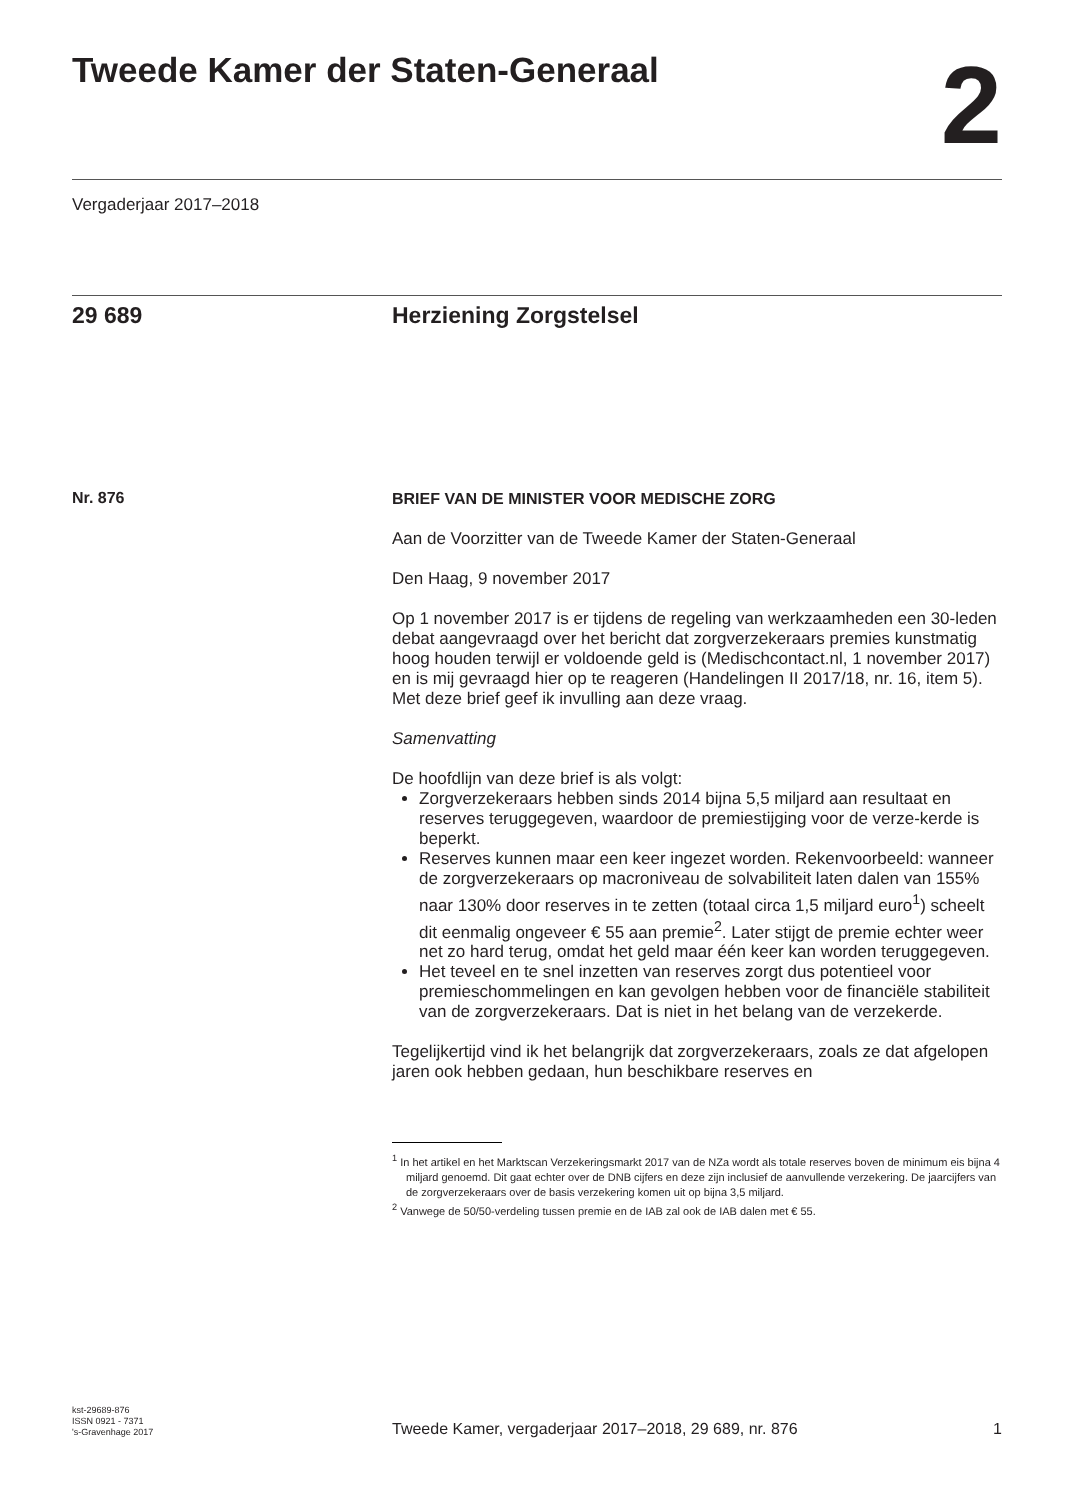Tweede Kamer der Staten-Generaal
2
Vergaderjaar 2017–2018
29 689 Herziening Zorgstelsel
Nr. 876
BRIEF VAN DE MINISTER VOOR MEDISCHE ZORG
Aan de Voorzitter van de Tweede Kamer der Staten-Generaal
Den Haag, 9 november 2017
Op 1 november 2017 is er tijdens de regeling van werkzaamheden een 30-leden debat aangevraagd over het bericht dat zorgverzekeraars premies kunstmatig hoog houden terwijl er voldoende geld is (Medischcontact.nl, 1 november 2017) en is mij gevraagd hier op te reageren (Handelingen II 2017/18, nr. 16, item 5). Met deze brief geef ik invulling aan deze vraag.
Samenvatting
De hoofdlijn van deze brief is als volgt:
Zorgverzekeraars hebben sinds 2014 bijna 5,5 miljard aan resultaat en reserves teruggegeven, waardoor de premiestijging voor de verze-kerde is beperkt.
Reserves kunnen maar een keer ingezet worden. Rekenvoorbeeld: wanneer de zorgverzekeraars op macroniveau de solvabiliteit laten dalen van 155% naar 130% door reserves in te zetten (totaal circa 1,5 miljard euro<sup>1</sup>) scheelt dit eenmalig ongeveer € 55 aan premie<sup>2</sup>. Later stijgt de premie echter weer net zo hard terug, omdat het geld maar één keer kan worden teruggegeven.
Het teveel en te snel inzetten van reserves zorgt dus potentieel voor premieschommelingen en kan gevolgen hebben voor de financiële stabiliteit van de zorgverzekeraars. Dat is niet in het belang van de verzekerde.
Tegelijkertijd vind ik het belangrijk dat zorgverzekeraars, zoals ze dat afgelopen jaren ook hebben gedaan, hun beschikbare reserves en
<sup>1</sup> In het artikel en het Marktscan Verzekeringsmarkt 2017 van de NZa wordt als totale reserves boven de minimum eis bijna 4 miljard genoemd. Dit gaat echter over de DNB cijfers en deze zijn inclusief de aanvullende verzekering. De jaarcijfers van de zorgverzekeraars over de basis verzekering komen uit op bijna 3,5 miljard.
<sup>2</sup> Vanwege de 50/50-verdeling tussen premie en de IAB zal ook de IAB dalen met € 55.
kst-29689-876
ISSN 0921 - 7371
's-Gravenhage 2017
Tweede Kamer, vergaderjaar 2017–2018, 29 689, nr. 876
1